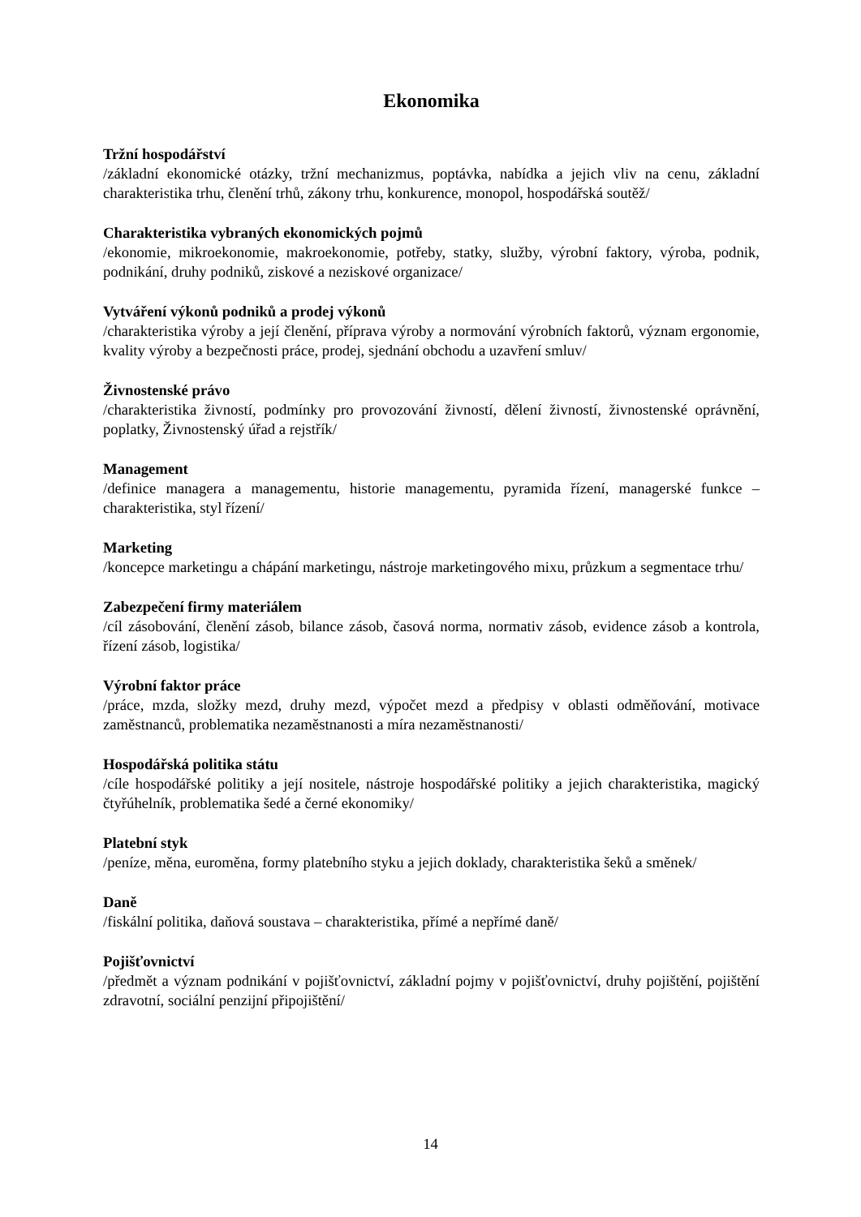Ekonomika
Tržní hospodářství
/základní ekonomické otázky, tržní mechanizmus, poptávka, nabídka a jejich vliv na cenu, základní charakteristika trhu, členění trhů, zákony trhu, konkurence, monopol, hospodářská soutěž/
Charakteristika vybraných ekonomických pojmů
/ekonomie, mikroekonomie, makroekonomie, potřeby, statky, služby, výrobní faktory, výroba, podnik, podnikání, druhy podniků, ziskové a neziskové organizace/
Vytváření výkonů podniků a prodej výkonů
/charakteristika výroby a její členění, příprava výroby a normování výrobních faktorů, význam ergonomie, kvality výroby a bezpečnosti práce, prodej, sjednání obchodu a uzavření smluv/
Živnostenské právo
/charakteristika živností, podmínky pro provozování živností, dělení živností, živnostenské oprávnění, poplatky, Živnostenský úřad a rejstřík/
Management
/definice managera a managementu, historie managementu, pyramida řízení, managerské funkce – charakteristika, styl řízení/
Marketing
/koncepce marketingu a chápání marketingu, nástroje marketingového mixu, průzkum a segmentace trhu/
Zabezpečení firmy materiálem
/cíl zásobování, členění zásob, bilance zásob, časová norma, normativ zásob, evidence zásob a kontrola, řízení zásob, logistika/
Výrobní faktor práce
/práce, mzda, složky mezd, druhy mezd, výpočet mezd a předpisy v oblasti odměňování, motivace zaměstnanců, problematika nezaměstnanosti a míra nezaměstnanosti/
Hospodářská politika státu
/cíle hospodářské politiky a její nositele, nástroje hospodářské politiky a jejich charakteristika, magický čtyřúhelník, problematika šedé a černé ekonomiky/
Platební styk
/peníze, měna, euroměna, formy platebního styku a jejich doklady, charakteristika šeků a směnek/
Daně
/fiskální politika, daňová soustava – charakteristika, přímé a nepřímé daně/
Pojišťovnictví
/předmět a význam podnikání v pojišťovnictví, základní pojmy v pojišťovnictví, druhy pojištění, pojištění zdravotní, sociální penzijní připojištění/
14